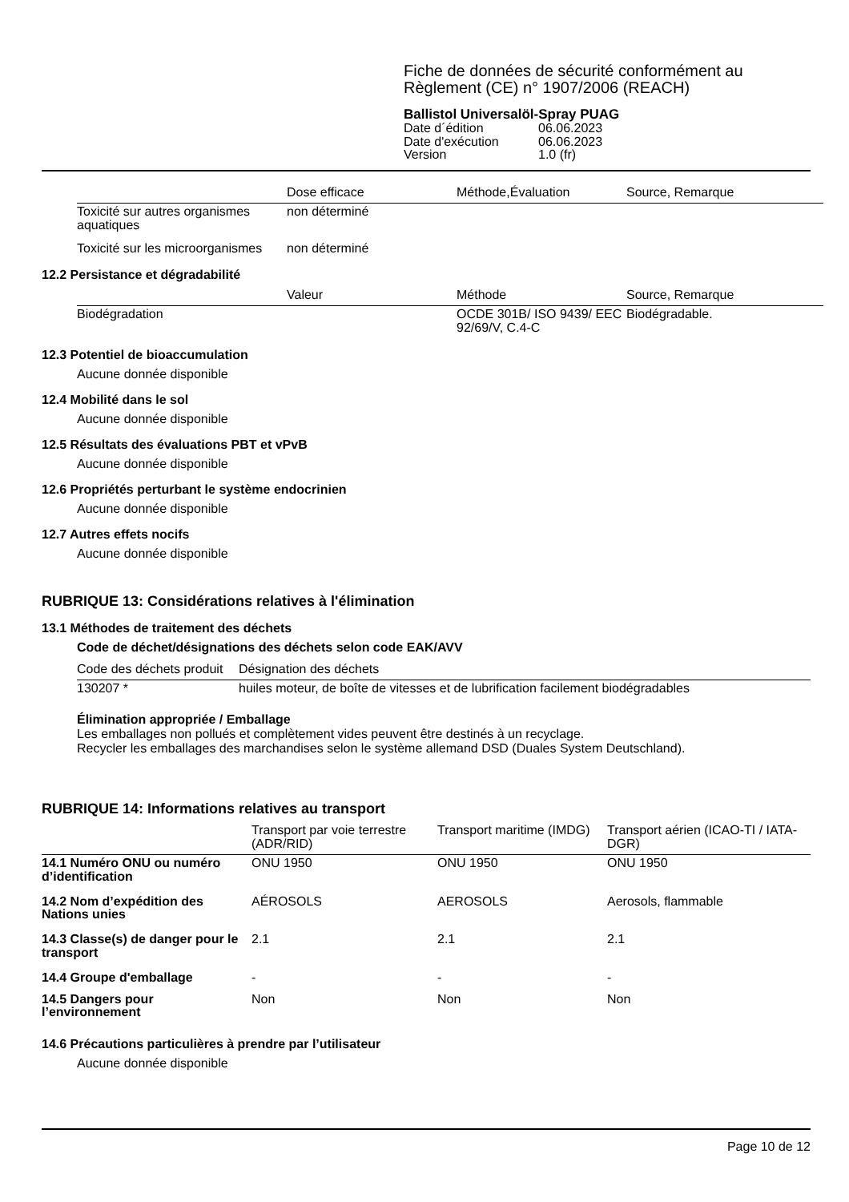Fiche de données de sécurité conformément au Règlement (CE) n° 1907/2006 (REACH)
Ballistol Universalöl-Spray PUAG
| Date d´édition | 06.06.2023 |
| Date d'exécution | 06.06.2023 |
| Version | 1.0 (fr) |
| | Dose efficace | Méthode,Évaluation | Source, Remarque |
| --- | --- | --- | --- |
| Toxicité sur autres organismes aquatiques | non déterminé | | |
| Toxicité sur les microorganismes | non déterminé | | |
12.2 Persistance et dégradabilité
| | Valeur | Méthode | Source, Remarque |
| --- | --- | --- | --- |
| Biodégradation | | OCDE 301B/ ISO 9439/ EEC 92/69/V, C.4-C | Biodégradable. |
12.3 Potentiel de bioaccumulation
Aucune donnée disponible
12.4 Mobilité dans le sol
Aucune donnée disponible
12.5 Résultats des évaluations PBT et vPvB
Aucune donnée disponible
12.6 Propriétés perturbant le système endocrinien
Aucune donnée disponible
12.7 Autres effets nocifs
Aucune donnée disponible
RUBRIQUE 13: Considérations relatives à l'élimination
13.1 Méthodes de traitement des déchets
Code de déchet/désignations des déchets selon code EAK/AVV
| Code des déchets produit | Désignation des déchets |
| --- | --- |
| 130207 * | huiles moteur, de boîte de vitesses et de lubrification facilement biodégradables |
Élimination appropriée / Emballage
Les emballages non pollués et complètement vides peuvent être destinés à un recyclage.
Recycler les emballages des marchandises selon le système allemand DSD (Duales System Deutschland).
RUBRIQUE 14: Informations relatives au transport
| | Transport par voie terrestre (ADR/RID) | Transport maritime (IMDG) | Transport aérien (ICAO-TI / IATA-DGR) |
| --- | --- | --- | --- |
| 14.1 Numéro ONU ou numéro d’identification | ONU 1950 | ONU 1950 | ONU 1950 |
| 14.2 Nom d’expédition des Nations unies | AÉROSOLS | AEROSOLS | Aerosols, flammable |
| 14.3 Classe(s) de danger pour le transport | 2.1 | 2.1 | 2.1 |
| 14.4 Groupe d'emballage | - | - | - |
| 14.5 Dangers pour l’environnement | Non | Non | Non |
14.6 Précautions particulières à prendre par l’utilisateur
Aucune donnée disponible
Page 10 de 12